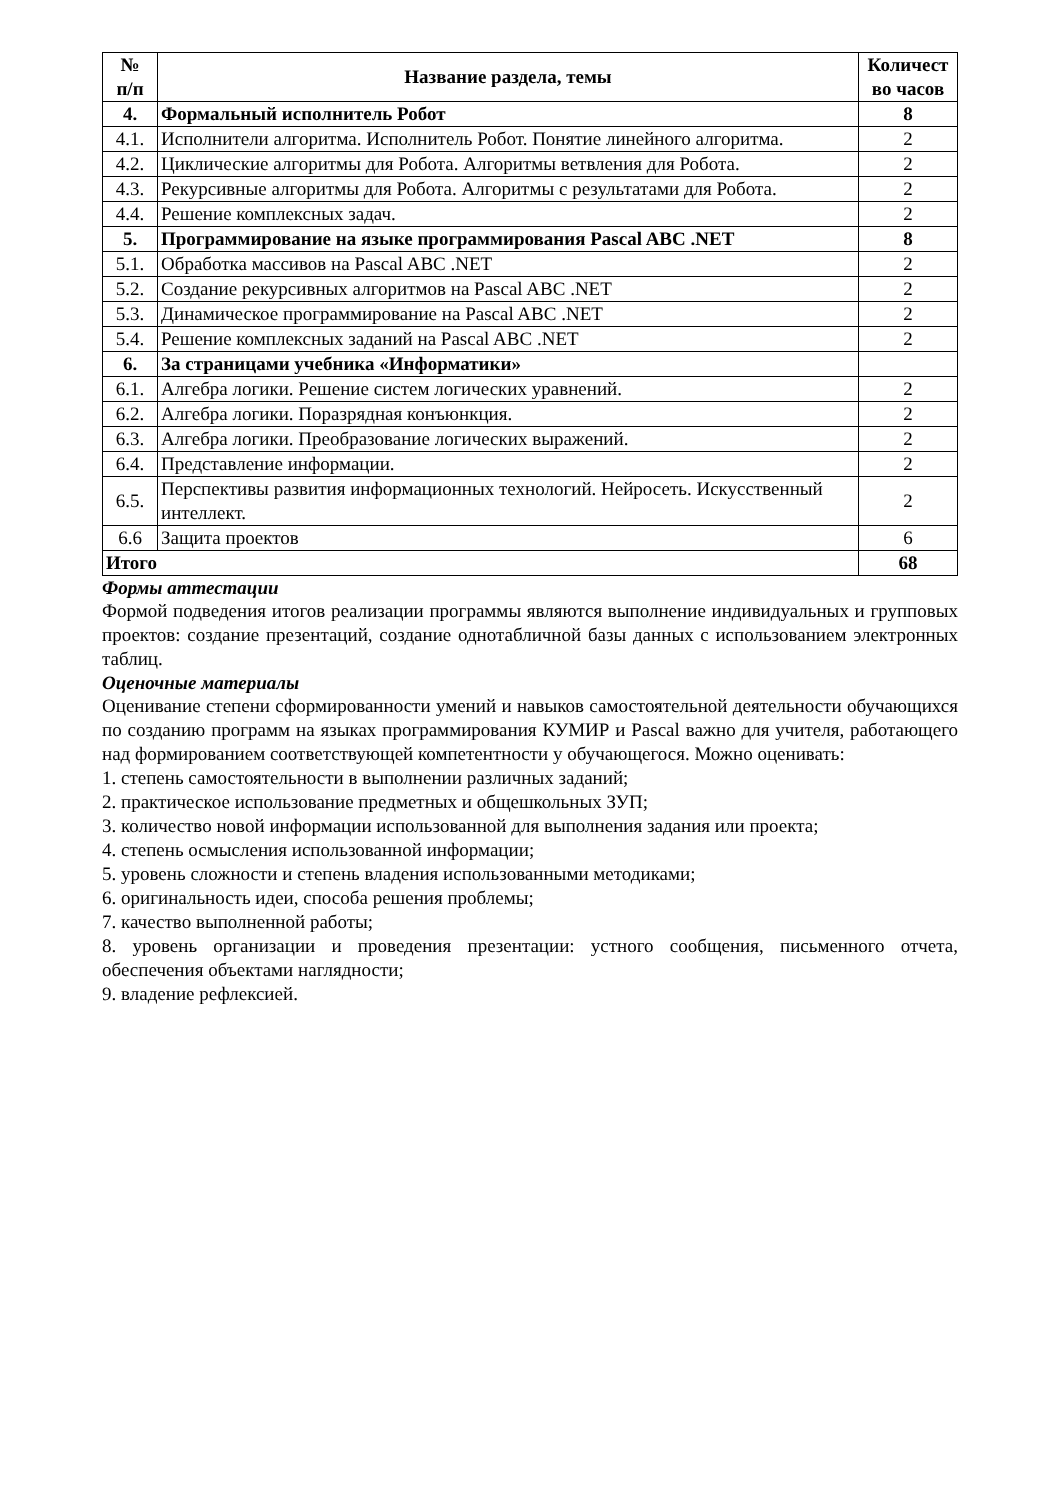| № п/п | Название раздела, темы | Количест во часов |
| --- | --- | --- |
| 4. | Формальный исполнитель Робот | 8 |
| 4.1. | Исполнители алгоритма. Исполнитель Робот. Понятие линейного алгоритма. | 2 |
| 4.2. | Циклические алгоритмы для Робота. Алгоритмы ветвления для Робота. | 2 |
| 4.3. | Рекурсивные алгоритмы для Робота. Алгоритмы с результатами для Робота. | 2 |
| 4.4. | Решение комплексных задач. | 2 |
| 5. | Программирование на языке программирования Pascal ABC .NET | 8 |
| 5.1. | Обработка массивов на Pascal ABC .NET | 2 |
| 5.2. | Создание рекурсивных алгоритмов на Pascal ABC .NET | 2 |
| 5.3. | Динамическое программирование на Pascal ABC .NET | 2 |
| 5.4. | Решение комплексных заданий на Pascal ABC .NET | 2 |
| 6. | За страницами учебника «Информатики» | |
| 6.1. | Алгебра логики. Решение систем логических уравнений. | 2 |
| 6.2. | Алгебра логики. Поразрядная конъюнкция. | 2 |
| 6.3. | Алгебра логики. Преобразование логических выражений. | 2 |
| 6.4. | Представление информации. | 2 |
| 6.5. | Перспективы развития информационных технологий. Нейросеть. Искусственный интеллект. | 2 |
| 6.6 | Защита проектов | 6 |
| Итого | | 68 |
Формы аттестации
Формой подведения итогов реализации программы являются выполнение индивидуальных и групповых проектов: создание презентаций, создание однотабличной базы данных с использованием электронных таблиц.
Оценочные материалы
Оценивание степени сформированности умений и навыков самостоятельной деятельности обучающихся по созданию программ на языках программирования КУМИР и Pascal важно для учителя, работающего над формированием соответствующей компетентности у обучающегося. Можно оценивать:
1. степень самостоятельности в выполнении различных заданий;
2. практическое использование предметных и общешкольных ЗУП;
3. количество новой информации использованной для выполнения задания или проекта;
4. степень осмысления использованной информации;
5. уровень сложности и степень владения использованными методиками;
6. оригинальность идеи, способа решения проблемы;
7. качество выполненной работы;
8. уровень организации и проведения презентации: устного сообщения, письменного отчета, обеспечения объектами наглядности;
9. владение рефлексией.